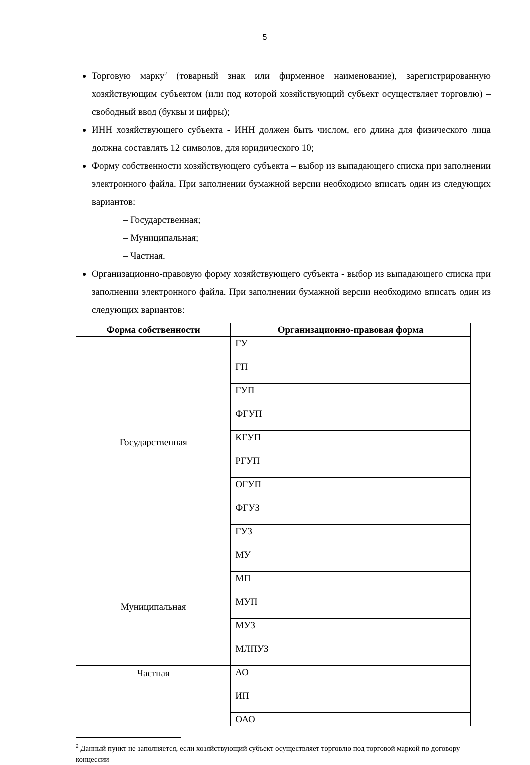5
Торговую марку<sup>2</sup> (товарный знак или фирменное наименование), зарегистрированную хозяйствующим субъектом (или под которой хозяйствующий субъект осуществляет торговлю) – свободный ввод (буквы и цифры);
ИНН хозяйствующего субъекта - ИНН должен быть числом, его длина для физического лица должна составлять 12 символов, для юридического 10;
Форму собственности хозяйствующего субъекта – выбор из выпадающего списка при заполнении электронного файла. При заполнении бумажной версии необходимо вписать один из следующих вариантов:
– Государственная;
– Муниципальная;
– Частная.
Организационно-правовую форму хозяйствующего субъекта - выбор из выпадающего списка при заполнении электронного файла. При заполнении бумажной версии необходимо вписать один из следующих вариантов:
| Форма собственности | Организационно-правовая форма |
| --- | --- |
| Государственная | ГУ |
| | ГП |
| | ГУП |
| | ФГУП |
| | КГУП |
| | РГУП |
| | ОГУП |
| | ФГУЗ |
| | ГУЗ |
| Муниципальная | МУ |
| | МП |
| | МУП |
| | МУЗ |
| | МЛПУЗ |
| Частная | АО |
| | ИП |
| | ОАО |
<sup>2</sup> Данный пункт не заполняется, если хозяйствующий субъект осуществляет торговлю под торговой маркой по договору концессии